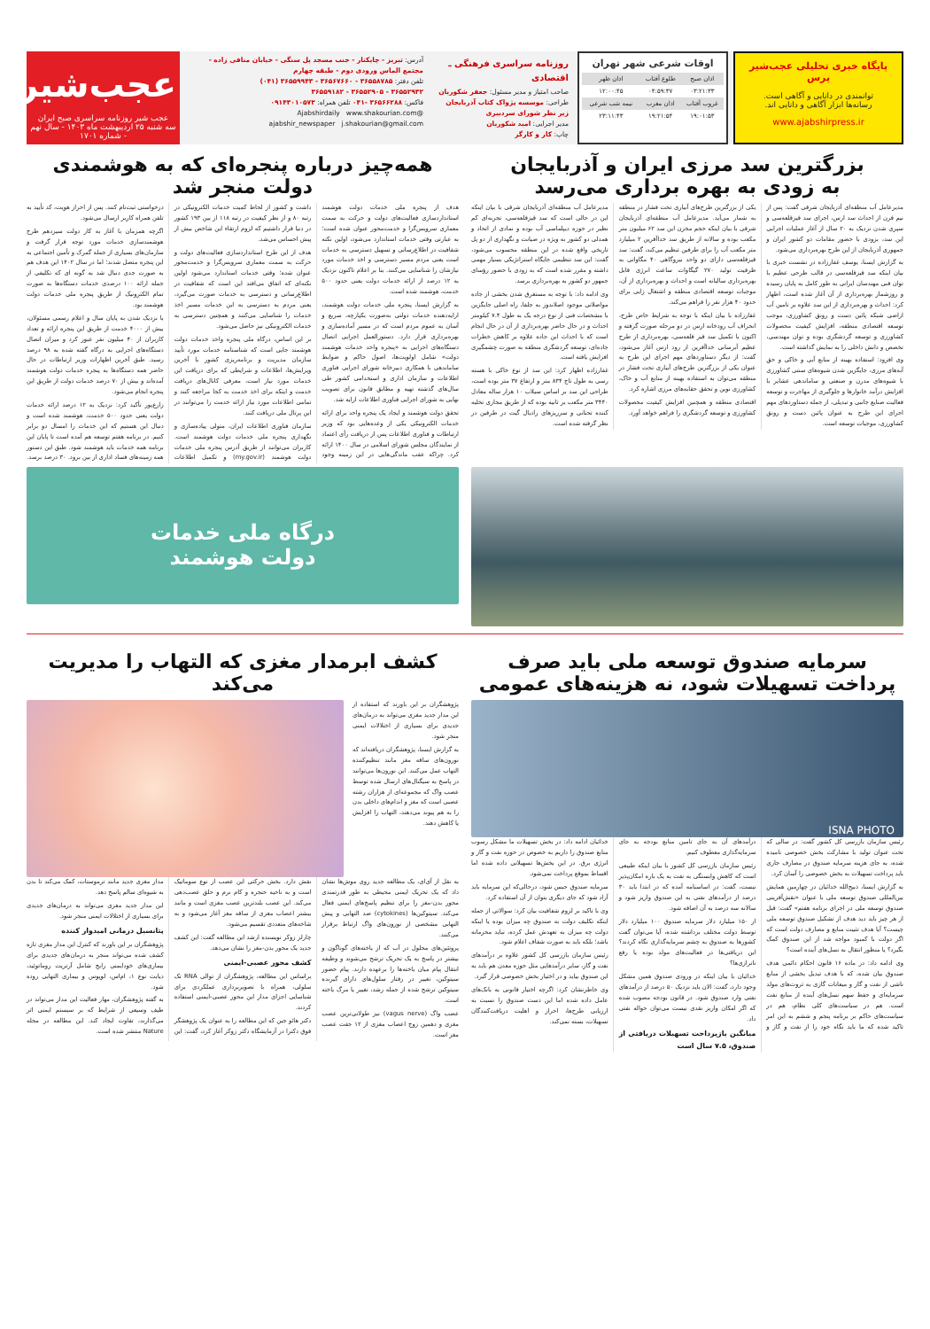پایگاه خبری تحلیلی عجب‌شیر پرس
توانمندی در دانایی و آگاهی است.
رسانه‌ها ابزار آگاهی و دانایی اند.
www.ajabshirpress.ir
اوقات شرعی شهر تهران
| اذان صبح | طلوع آفتاب | اذان ظهر |
| --- | --- | --- |
| ۰۳:۲۱:۳۳ | ۰۴:۵۹:۳۷ | ۱۲:۰۰:۴۵ |
| غروب آفتاب | اذان مغرب | نیمه شب شرعی |
| ۱۹:۰۱:۵۳ | ۱۹:۲۱:۵۴ | ۲۳:۱۱:۴۳ |
روزنامه سراسری فرهنگی ـ اقتصادی
صاحب امتیاز و مدیر مسئول: جعفر شکوریان
طراحی: موسسه پژواک کتاب آذربایجان
زیر نظر شورای سردبیری
مدیر اجرایی: امید شکوریان
چاپ: کار و کارگر
آدرس: تبریز - چایکنار - جنب مسجد پل سنگی - خیابان منافی زاده - مجتمع الماس ورودی دوم - طبقه چهارم
تلفن دفتر: ۳۶۵۵۸۷۸۵ - ۳۶۵۶۷۶۶۰ - ۳۶۵۵۹۹۴۳ (۰۴۱)
۳۶۵۵۲۹۳۲ - ۳۶۵۵۲۹۰۵ - ۳۶۵۵۹۱۸۲
فاکس: ۳۶۵۶۶۲۸۸ -۰۴۱ تلفن همراه: ۰۹۱۴۳۰۱۰۵۷۳
@Ajabshirdaily www.shakourian.com
ajabshir_newspaper j.shakourian@gmail.com
عجب‌شیر
عجب شیر روزنامه سراسری صبح ایران
سه شنبه ۲۵ اردیبهشت ماه ۱۴۰۳ - سال نهم - شماره ۱۷۰۱
بزرگترین سد مرزی ایران و آذربایجان
به زودی به بهره برداری می‌رسد
مدیرعامل آب منطقه‌ای آذربایجان شرقی گفت: پس از نیم قرن از احداث سد ارس، اجرای سد قیزقلعه‌سی و سپری شدن نزدیک به ۲۰ سال از آغاز عملیات اجرایی این سد، بزودی با حضور مقامات دو کشور ایران و جمهوری آذربایجان از این طرح بهره‌برداری می‌شود.
به گزارش ایسنا، یوسف غفارزاده در نشست خبری با بیان اینکه سد قیزقلعه‌سی در قالب طرحی عظیم با توان فنی مهندسان ایرانی به طور کامل به پایان رسیده و روزشمار بهره‌برداری از آن آغاز شده است، اظهار کرد: احداث و بهره‌برداری از این سد علاوه بر تامین آب اراضی شبکه پائین دست و رونق کشاورزی، موجب توسعه اقتصادی منطقه، افزایش کیفیت محصولات کشاورزی و توسعه گردشگری بوده و توان مهندسی، تخصص و دانش داخلی را به نمایش گذاشته است.
وی افزود: استفاده بهینه از منابع آبی و خاکی و حق آبه‌های مرزی، جایگزین شدن شیوه‌های سنتی کشاورزی با شیوه‌های مدرن و صنعتی و ساماندهی عشایر با افزایش درآمد خانوارها و جلوگیری از مهاجرت و توسعه فعالیت صنایع جانبی و تبدیلی، از جمله دستاوردهای مهم اجرای این طرح به عنوان پائین دست و رونق کشاورزی، موجبات توسعه است.
یکی از بزرگترین طرح‌های آبیاری تحت فشار در منطقه به شمار می‌آید. مدیرعامل آب منطقه‌ای آذربایجان شرقی با بیان اینکه حجم مخزن این سد ۶۲ میلیون متر مکعب بوده و سالانه از طریق سد خداآفرین ۲ میلیارد متر مکعب آب را برای طرفین تنظیم می‌کند، گفت: سد قیزقلعه‌سی دارای دو واحد نیروگاهی ۴۰ مگاواتی به ظرفیت تولید ۲۷۰ گیگاوات ساعت انرژی قابل بهره‌برداری سالیانه است و احداث و بهره‌برداری از آن، موجبات توسعه اقتصادی منطقه و اشتغال زایی برای حدود ۴۰ هزار نفر را فراهم می‌کند.
غفارزاده با بیان اینکه با توجه به شرایط خاص طرح، انحراف آب رودخانه ارس در دو مرحله صورت گرفته و اکنون با تکمیل سد قیز قلعه‌سی، بهره‌برداری از طرح عظیم آبرسانی خداآفرین از رود ارس آغاز می‌شود، گفت: از دیگر دستاوردهای مهم اجرای این طرح به عنوان یکی از بزرگترین طرح‌های آبیاری تحت فشار در منطقه می‌توان به استفاده بهینه از منابع آب و خاک، کشاورزی نوین و تحقق حقابه‌های مرزی اشاره کرد.
اقتصادی منطقه و همچنین افزایش کیفیت محصولات کشاورزی و توسعه گردشگری را فراهم خواهد آورد.
مدیرعامل آب منطقه‌ای آذربایجان شرقی با بیان اینکه این در حالی است که سد قیزقلعه‌سی، تجربه‌ای کم نظیر در حوزه دیپلماسی آب بوده و نمادی از اتحاد و همدلی دو کشور به ویژه در صیانت و نگهداری از دو پل تاریخی واقع شده در این منطقه محسوب می‌شود، گفت: این سد تنظیمی جایگاه استراتژیکی بسیار مهمی داشته و مقرر شده است که به زودی با حضور رؤسای جمهور دو کشور به بهره‌برداری برسد.
وی ادامه داد: با توجه به مستغرق شدن بخشی از جاده مواصلاتی موجود اصلاندوز به جلفا، راه اصلی جایگزین با مشخصات فنی از نوع درجه یک به طول ۷.۴ کیلومتر احداث و در حال حاضر بهره‌برداری از آن در حال انجام است که با احداث این جاده علاوه بر کاهش خطرات جاده‌ای، توسعه گردشگری منطقه به صورت چشمگیری افزایش یافته است.
غفارزاده اظهار کرد: این سد از نوع خاکی با هسته رسی به طول تاج ۸۳۴ متر و ارتفاع ۳۷ متر بوده است، طراحی این سد بر اساس سیلاب ۱۰ هزار ساله معادل ۳۴۴۰ متر مکعب بر ثانیه بوده که از طریق مجاری تخلیه کننده تحتانی و سرریزهای رادیال گیت در طرفین در نظر گرفته شده است.
همه‌چیز درباره پنجره‌ای که به هوشمندی دولت منجر شد
هدف از پنجره ملی خدمات دولت هوشمند استانداردسازی فعالیت‌های دولت و حرکت به سمت معماری سرویس‌گرا و خدمت‌محور عنوان شده است؛ به عبارتی وقتی خدمات استاندارد می‌شود، اولین نکته شفافیت در اطلاع‌رسانی و تسهیل دسترسی به خدمات است یعنی مردم مسیر دسترسی و اخذ خدمات مورد نیازشان را شناسایی می‌کنند. بنا بر اعلام تاکنون نزدیک به ۱۲ درصد از ارائه خدمات دولت یعنی حدود ۵۰۰ خدمت، هوشمند شده است.
به گزارش ایسنا، پنجره ملی خدمات دولت هوشمند، ارایه‌دهنده خدمات دولتی به‌صورت یکپارچه، سریع و آسان به عموم مردم است که در مسیر آماده‌سازی و بهره‌برداری قرار دارد. دستورالعمل اجرایی اتصال دستگاه‌های اجرایی به «پنجره واحد خدمات هوشمند دولت» شامل اولویت‌ها، اصول حاکم و ضوابط ساماندهی با همکاری دبیرخانه شورای اجرایی فناوری اطلاعات و سازمان اداری و استخدامی کشور طی سال‌های گذشته تهیه و مطابق قانون برای تصویب نهایی به شورای اجرایی فناوری اطلاعات ارایه شد.
تحقق دولت هوشمند و ایجاد یک پنجره واحد برای ارائه خدمات الکترونیکی یکی از وعده‌هایی بود که وزیر ارتباطات و فناوری اطلاعات پس از دریافت رأی اعتماد از نمایندگان مجلس شورای اسلامی در سال ۱۴۰۰ ارائه کرد. چراکه عقب ماندگی‌هایی در این زمینه وجود داشت و کشور از لحاظ کمیت خدمات الکترونیکی در رتبه ۸۰ و از نظر کیفیت در رتبه ۱۱۸ از بین ۱۹۳ کشور در دنیا قرار داشتیم که لزوم ارتقاء این شاخص بیش از پیش احساس می‌شد.
هدف از این طرح استانداردسازی فعالیت‌های دولت و حرکت به سمت معماری سرویس‌گرا و خدمت‌محور عنوان شده؛ وقتی خدمات استاندارد می‌شود اولین نکته‌ای که اتفاق می‌افتد این است که شفافیت در اطلاع‌رسانی و دسترسی به خدمات صورت می‌گیرد، یعنی مردم به دسترسی به این خدمات مسیر اخذ خدمات را شناسایی می‌کنند و همچنین دسترسی به خدمات الکترونیکی نیز حاصل می‌شود.
بر این اساس، درگاه ملی پنجره واحد خدمات دولت هوشمند جایی است که شناسنامه خدمات مورد تأیید سازمان مدیریت و برنامه‌ریزی کشور با آخرین ویرایش‌ها، اطلاعات و شرایطی که برای دریافت این خدمات مورد نیاز است، معرفی کانال‌های دریافت خدمت و اینکه برای اخذ خدمت به کجا مراجعه کنند و تمامی اطلاعات مورد نیاز ارائه خدمت را می‌توانند در این پرتال ملی دریافت کنند.
سازمان فناوری اطلاعات ایران، متولی پیاده‌سازی و نگهداری پنجره ملی خدمات دولت هوشمند است. کاربران می‌توانند از طریق آدرس پنجره ملی خدمات دولت هوشمند (my.gov.ir) و تکمیل اطلاعات درخواستی ثبت‌نام کنند. پس از احراز هویت، کد تأیید به تلفن همراه کاربر ارسال می‌شود.
اگرچه همزمان با آغاز به کار دولت سیزدهم طرح هوشمندسازی خدمات مورد توجه قرار گرفت و سازمان‌های بسیاری از جمله گمرک و تأمین اجتماعی به این پنجره متصل شدند؛ اما در سال ۱۴۰۲ این هدف هم به صورت جدی دنبال شد به گونه ای که تکلیفی از جمله ارائه ۱۰۰ درصدی خدمات دستگاه‌ها به صورت تمام الکترونیک از طریق پنجره ملی خدمات دولت هوشمند بود.
با نزدیک شدن به پایان سال و اعلام رسمی مسئولان، بیش از ۴۰۰۰ خدمت از طریق این پنجره ارائه و تعداد کاربران از ۴۰ میلیون نفر عبور کرد و میزان اتصال دستگاه‌های اجرایی به درگاه گفته شده به ۹۸ درصد رسید. طبق آخرین اظهارات وزیر ارتباطات در حال حاضر همه دستگاه‌ها به پنجره خدمات دولت هوشمند آمده‌اند و بیش از ۷۰ درصد خدمات دولت از طریق این پنجره انجام می‌شود.
زارع‌پور تأکید کرد: نزدیک به ۱۲ درصد ارائه خدمات دولت یعنی حدود ۵۰۰ خدمت، هوشمند شده است و دنبال این هستیم که این خدمات را امسال دو برابر کنیم. در برنامه هفتم توسعه هم آمده است تا پایان این برنامه همه خدمات باید هوشمند شود. طبق این دستور همه زمینه‌های فساد اداری از بین برود. ۳۰ درصد برسد.
درگاه ملی خدمات
دولت هوشمند
سرمایه صندوق توسعه ملی باید صرف
پرداخت تسهیلات شود، نه هزینه‌های عمومی
ISNA PHOTO
رئیس سازمان بازرسی کل کشور گفت: در سالی که تحت عنوان تولید با مشارکت بخش خصوصی نامیده شده، به جای هزینه سرمایه صندوق در مصارف جاری باید پرداخت تسهیلات به بخش خصوصی را آسان کرد.
به گزارش ایسنا، ذبیح‌الله خدائیان در چهارمین همایش بین‌المللی صندوق توسعه ملی با عنوان «نقش‌آفرینی صندوق توسعه ملی در اجرای برنامه هفتم» گفت: قبل از هر چیز باید دید هدف از تشکیل صندوق توسعه ملی چیست؟ آیا هدف تثبیت منابع و مصارف دولت است که اگر دولت با کمبود مواجه شد از این صندوق کمک بگیرد؟ یا منظور انتقال به نسل‌های آینده است؟
وی ادامه داد: در ماده ۱۶ قانون احکام دائمی هدف صندوق بیان شده، که با هدف تبدیل بخشی از منابع ناشی از نفت و گاز و میعانات گازی به ثروت‌های مولد سرمایه‌ای و حفظ سهم نسل‌های آینده از منابع نفت است. هم در سیاست‌های کلی نظام، هم در سیاست‌های حاکم بر برنامه پنجم و ششم به این امر تاکید شده که ما باید نگاه خود را از نفت و گاز و درآمدهای آن به جای تامین منابع بودجه به جای سرمایه‌گذاری معطوف کنیم.
رئیس سازمان بازرسی کل کشور با بیان اینکه طبیعی است که کاهش وابستگی به نفت به یک باره امکان‌پذیر نیست، گفت: در اساسنامه آمده که در ابتدا باید ۳۰ درصد از درآمدهای نفتی به این صندوق واریز شود و سالانه سه درصد به آن اضافه شود.
از ۱۵۰ میلیارد دلار سرمایه صندوق ۱۰۰ میلیارد دلار توسط دولت مختلف برداشته شده، آیا می‌توان گفت کشورها به صندوق به چشم سرمایه‌گذاری نگاه کردند؟ این دریافتی‌ها در فعالیت‌های مولد بوده یا رفع ناترازی‌ها؟
خدائیان با بیان اینکه در ورودی صندوق همین مشکل وجود دارد، گفت: الان باید نزدیک ۵۰ درصد از درآمدهای نفتی وارد صندوق شود. در قانون بودجه مصوب شده که اگر امکان واریز نقدی نیست می‌توان حواله نفتی داد.
میانگین بازپرداخت تسهیلات دریافتی از صندوق، ۷.۵ سال است
خدائیان ادامه داد: در بخش تسهیلات ما مشکل رسوب منابع صندوق را داریم به خصوص در حوزه نفت و گاز و انرژی برق. در این بخش‌ها تسهیلاتی داده شده اما اقساط بموقع پرداخت نمی‌شود.
سرمایه صندوق حبس شود، درحالی‌که این سرمایه باید آزاد شود که جای دیگری بتوان از آن استفاده کرد.
وی با تاکید بر لزوم شفافیت بیان کرد: سوالاتی از جمله اینکه تکلیف دولت به صندوق چه میزان بوده یا اینکه دولت چه میزان به تعهدش عمل کرده، نباید محرمانه باشد؛ بلکه باید به صورت شفاف اعلام شود.
رئیس سازمان بازرسی کل کشور علاوه بر درآمدهای نفت و گاز، سایر درآمدهایی مثل حوزه معدن هم باید به این صندوق بیاید و در اختیار بخش خصوصی قرار گیرد.
وی خاطرنشان کرد: اگرچه اختیار قانونی به بانک‌های عامل داده شده اما این دست صندوق را نسبت به ارزیابی طرح‌ها، احراز و اهلیت دریافت‌کنندگان تسهیلات، بسته نمی‌کند.
کشف ابرمدار مغزی که التهاب را مدیریت می‌کند
پژوهشگران بر این باورند که استفاده از این مدار جدید مغزی می‌تواند به درمان‌های جدیدی برای بسیاری از اختلالات ایمنی منجر شود.
به گزارش ایسنا، پژوهشگران دریافته‌اند که نورون‌های ساقه مغز مانند تنظیم‌کننده التهاب عمل می‌کنند. این نورون‌ها می‌توانند در پاسخ به سیگنال‌های ارسال شده توسط عصب واگ که مجموعه‌ای از هزاران رشته عصبی است که مغز و اندام‌های داخلی بدن را به هم پیوند می‌دهند، التهاب را افزایش یا کاهش دهند.
به نقل از آی‌ای، یک مطالعه جدید روی موش‌ها نشان داد که یک تحریک ایمنی محیطی به طور قدرتمندی محور بدن-مغز را برای تنظیم پاسخ‌های ایمنی فعال می‌کند. سیتوکین‌ها (cytokines) ضد التهابی و پیش التهابی مشخصی از نورون‌های واگ ارتباط برقرار می‌کنند.
پروتئین‌های محلول در آب که از یاخته‌های گوناگون و بیشتر در پاسخ به یک تحریک ترشح می‌شوند و وظیفه انتقال پیام میان یاخته‌ها را برعهده دارند. پیام حضور سیتوکین، تغییر در رفتار سلول‌های دارای گیرنده سیتوکین ترشح شده از جمله رشد، تغییر یا مرگ یاخته است.
عصب واگ (vagus nerve) نیز طولانی‌ترین عصب مغزی و دهمین زوج اعصاب مغزی از ۱۲ جفت عصب مغز است.
نقش دارد. بخش حرکتی این عصب از نوع سوماتیک است و به ناحیه حنجره و کام نرم و حلق عصب‌دهی می‌کند. این عصب بلندترین عصب مغزی است و مانند بیشتر اعصاب مغزی از ساقه مغز آغاز می‌شود و به شاخه‌های متعددی تقسیم می‌شود.
چارلز زوکر نویسنده ارشد این مطالعه گفت: این کشف جدید یک محور بدن-مغز را نشان می‌دهد.
کشف محور عصبی-ایمنی
براساس این مطالعه، پژوهشگران از توالی RNA تک سلولی، همراه با تصویربرداری عملکردی برای شناسایی اجزای مدار این محور عصبی-ایمنی استفاده کردند.
دکتر هائو جین که این مطالعه را به عنوان یک پژوهشگر فوق دکترا در آزمایشگاه دکتر زوکر آغاز کرد، گفت: این مدار مغزی جدید مانند ترموستات، کمک می‌کند تا بدن به شیوه‌ای سالم پاسخ دهد.
این مدار جدید مغزی می‌تواند به درمان‌های جدیدی برای بسیاری از اختلالات ایمنی منجر شود.
پتانسیل درمانی امیدوار کننده
پژوهشگران بر این باورند که کنترل این مدار مغزی تازه کشف شده می‌تواند منجر به درمان‌های جدیدی برای بیماری‌های خودایمنی رایج شامل آرتریت روماتوئید، دیابت نوع ۱، ام‌اس، لوپوس و بیماری التهابی روده شود.
به گفته پژوهشگران، مهار فعالیت این مدار می‌تواند در طیف وسیعی از شرایط که بر سیستم ایمنی اثر می‌گذارند، تفاوت ایجاد کند. این مطالعه در مجله Nature منتشر شده است.